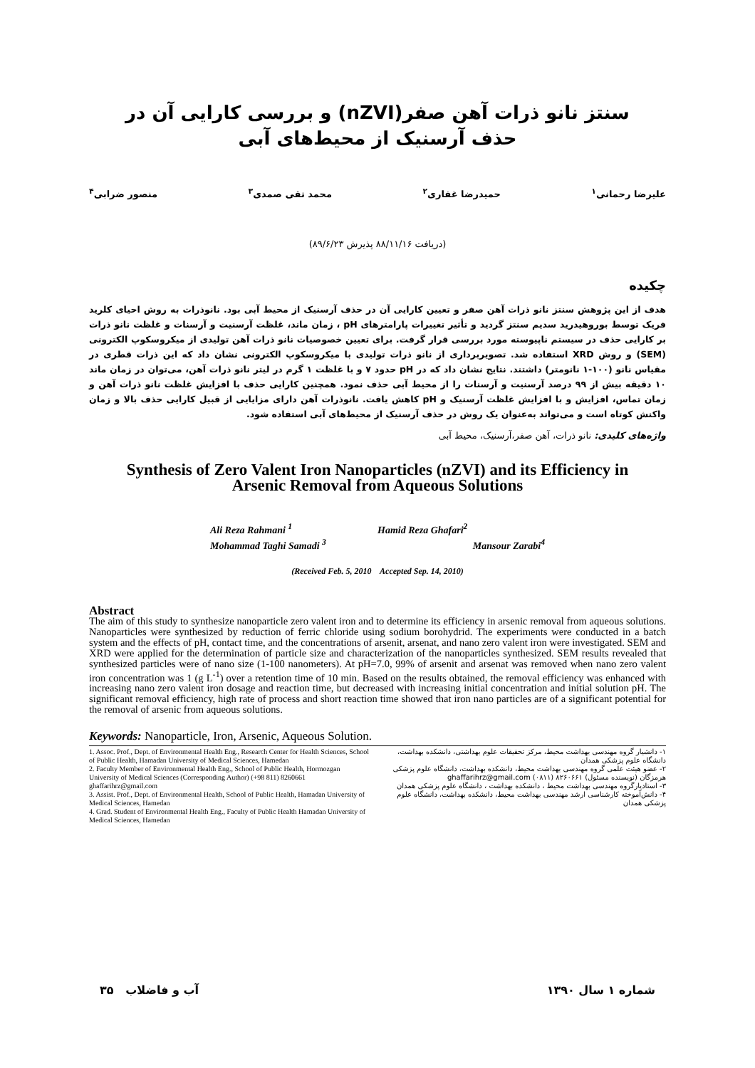سنتز نانو ذرات آهن صفر(nZVI) و بررسی کارایی آن در
حذف آرسنیک از محیط‌های آبی
علیرضا رحمانی<sup>۱</sup> حمیدرضا غفاری<sup>۲</sup> محمد تقی صمدی<sup>۳</sup> منصور ضرابی<sup>۴</sup>
(دریافت ۸۸/۱۱/۱۶ پذیرش ۸۹/۶/۲۳)
چکیده
هدف از این پژوهش سنتز نانو ذرات آهن صفر و تعیین کارایی آن در حذف آرسنیک از محیط آبی بود. نانوذرات به روش احیای کلرید فریک توسط بوروهیدرید سدیم سنتز گردید و تأثیر تغییرات پارامترهای pH ، زمان ماند، غلظت آرسنیت و آرسنات و غلظت نانو ذرات بر کارایی حذف در سیستم ناپیوسته مورد بررسی قرار گرفت. برای تعیین خصوصیات نانو ذرات آهن تولیدی از میکروسکوپ الکترونی (SEM) و روش XRD استفاده شد. تصویربرداری از نانو ذرات تولیدی با میکروسکوپ الکترونی نشان داد که این ذرات قطری در مقیاس نانو (۱۰۰-۱ نانومتر) داشتند. نتایج نشان داد که در pH حدود ۷ و با غلظت ۱ گرم در لیتر نانو ذرات آهن، می‌توان در زمان ماند ۱۰ دقیقه بیش از ۹۹ درصد آرسنیت و آرسنات را از محیط آبی حذف نمود. همچنین کارایی حذف با افزایش غلظت نانو ذرات آهن و زمان تماس، افزایش و با افزایش غلظت آرسنیک و pH کاهش یافت. نانوذرات آهن دارای مزایایی از قبیل کارایی حذف بالا و زمان واکنش کوتاه است و می‌تواند به‌عنوان یک روش در حذف آرسنیک از محیط‌های آبی استفاده شود.
واژه‌های کلیدی: نانو ذرات، آهن صفر،آرسنیک، محیط آبی
Synthesis of Zero Valent Iron Nanoparticles (nZVI) and its Efficiency in
Arsenic Removal from Aqueous Solutions
Ali Reza Rahmani <sup>1</sup> Hamid Reza Ghafari<sup>2</sup> Mohammad Taghi Samadi <sup>3</sup> Mansour Zarabi<sup>4</sup>
(Received Feb. 5, 2010 Accepted Sep. 14, 2010)
Abstract
The aim of this study to synthesize nanoparticle zero valent iron and to determine its efficiency in arsenic removal from aqueous solutions. Nanoparticles were synthesized by reduction of ferric chloride using sodium borohydrid. The experiments were conducted in a batch system and the effects of pH, contact time, and the concentrations of arsenit, arsenat, and nano zero valent iron were investigated. SEM and XRD were applied for the determination of particle size and characterization of the nanoparticles synthesized. SEM results revealed that synthesized particles were of nano size (1-100 nanometers). At pH=7.0, 99% of arsenit and arsenat was removed when nano zero valent iron concentration was 1 (g L<sup>-1</sup>) over a retention time of 10 min. Based on the results obtained, the removal efficiency was enhanced with increasing nano zero valent iron dosage and reaction time, but decreased with increasing initial concentration and initial solution pH. The significant removal efficiency, high rate of process and short reaction time showed that iron nano particles are of a significant potential for the removal of arsenic from aqueous solutions.
Keywords: Nanoparticle, Iron, Arsenic, Aqueous Solution.
1. Assoc. Prof., Dept. of Environmental Health Eng., Research Center for Health Sciences, School of Public Health, Hamadan University of Medical Sciences, Hamedan
2. Faculty Member of Environmental Health Eng., School of Public Health, Hormozgan University of Medical Sciences (Corresponding Author) (+98 811) 8260661 ghaffarihrz@gmail.com
3. Assist. Prof., Dept. of Environmental Health, School of Public Health, Hamadan University of Medical Sciences, Hamedan
4. Grad. Student of Environmental Health Eng., Faculty of Public Health Hamadan University of Medical Sciences, Hamedan
۱- دانشیار گروه مهندسی بهداشت محیط، مرکز تحقیقات علوم بهداشتی، دانشکده بهداشت، دانشگاه علوم پزشکی همدان
۲- عضو هیئت علمی گروه مهندسی بهداشت محیط، دانشکده بهداشت، دانشگاه علوم پزشکی هرمزگان (نویسنده مسئول) ۸۲۶۰۶۶۱ (۰۸۱۱) ghaffarihrz@gmail.com
۳- استادیارگروه مهندسی بهداشت محیط ، دانشکده بهداشت ، دانشگاه علوم پزشکی همدان
۴- دانش‌آموخته کارشناسی ارشد مهندسی بهداشت محیط، دانشکده بهداشت، دانشگاه علوم پزشکی همدان
۳۵ آب و فاضلاب شماره ۱ سال ۱۳۹۰